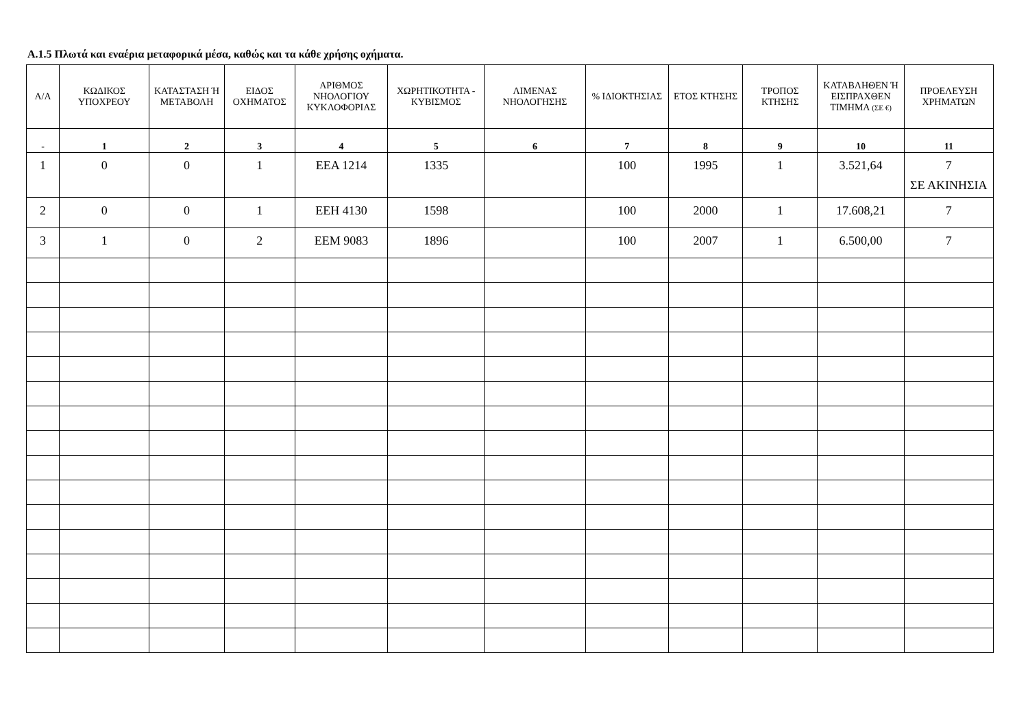Α.1.5 Πλωτά και εναέρια μεταφορικά μέσα, καθώς και τα κάθε χρήσης οχήματα.
| Α/Α | ΚΩΔΙΚΟΣ ΥΠΟΧΡΕΟΥ | ΚΑΤΑΣΤΑΣΗ Ή ΜΕΤΑΒΟΛΗ | ΕΙΔΟΣ ΟΧΗΜΑΤΟΣ | ΑΡΙΘΜΟΣ ΝΗΟΛΟΓΙΟΥ ΚΥΚΛΟΦΟΡΙΑΣ | ΧΩΡΗΤΙΚΟΤΗΤΑ - ΚΥΒΙΣΜΟΣ | ΛΙΜΕΝΑΣ ΝΗΟΛΟΓΗΣΗΣ | % ΙΔΙΟΚΤΗΣΙΑΣ | ΕΤΟΣ ΚΤΗΣΗΣ | ΤΡΟΠΟΣ ΚΤΗΣΗΣ | ΚΑΤΑΒΛΗΘΕΝ Ή ΕΙΣΠΡΑΧΘΕΝ ΤΙΜΗΜΑ (ΣΕ €) | ΠΡΟΕΛΕΥΣΗ ΧΡΗΜΑΤΩΝ |
| --- | --- | --- | --- | --- | --- | --- | --- | --- | --- | --- | --- |
| - | 1 | 2 | 3 | 4 | 5 | 6 | 7 | 8 | 9 | 10 | 11 |
| 1 | 0 | 0 | 1 | ΕΕΑ 1214 | 1335 | | 100 | 1995 | 1 | 3.521,64 | 7 ΣΕ ΑΚΙΝΗΣΙΑ |
| 2 | 0 | 0 | 1 | ΕΕΗ 4130 | 1598 | | 100 | 2000 | 1 | 17.608,21 | 7 |
| 3 | 1 | 0 | 2 | ΕΕΜ 9083 | 1896 | | 100 | 2007 | 1 | 6.500,00 | 7 |